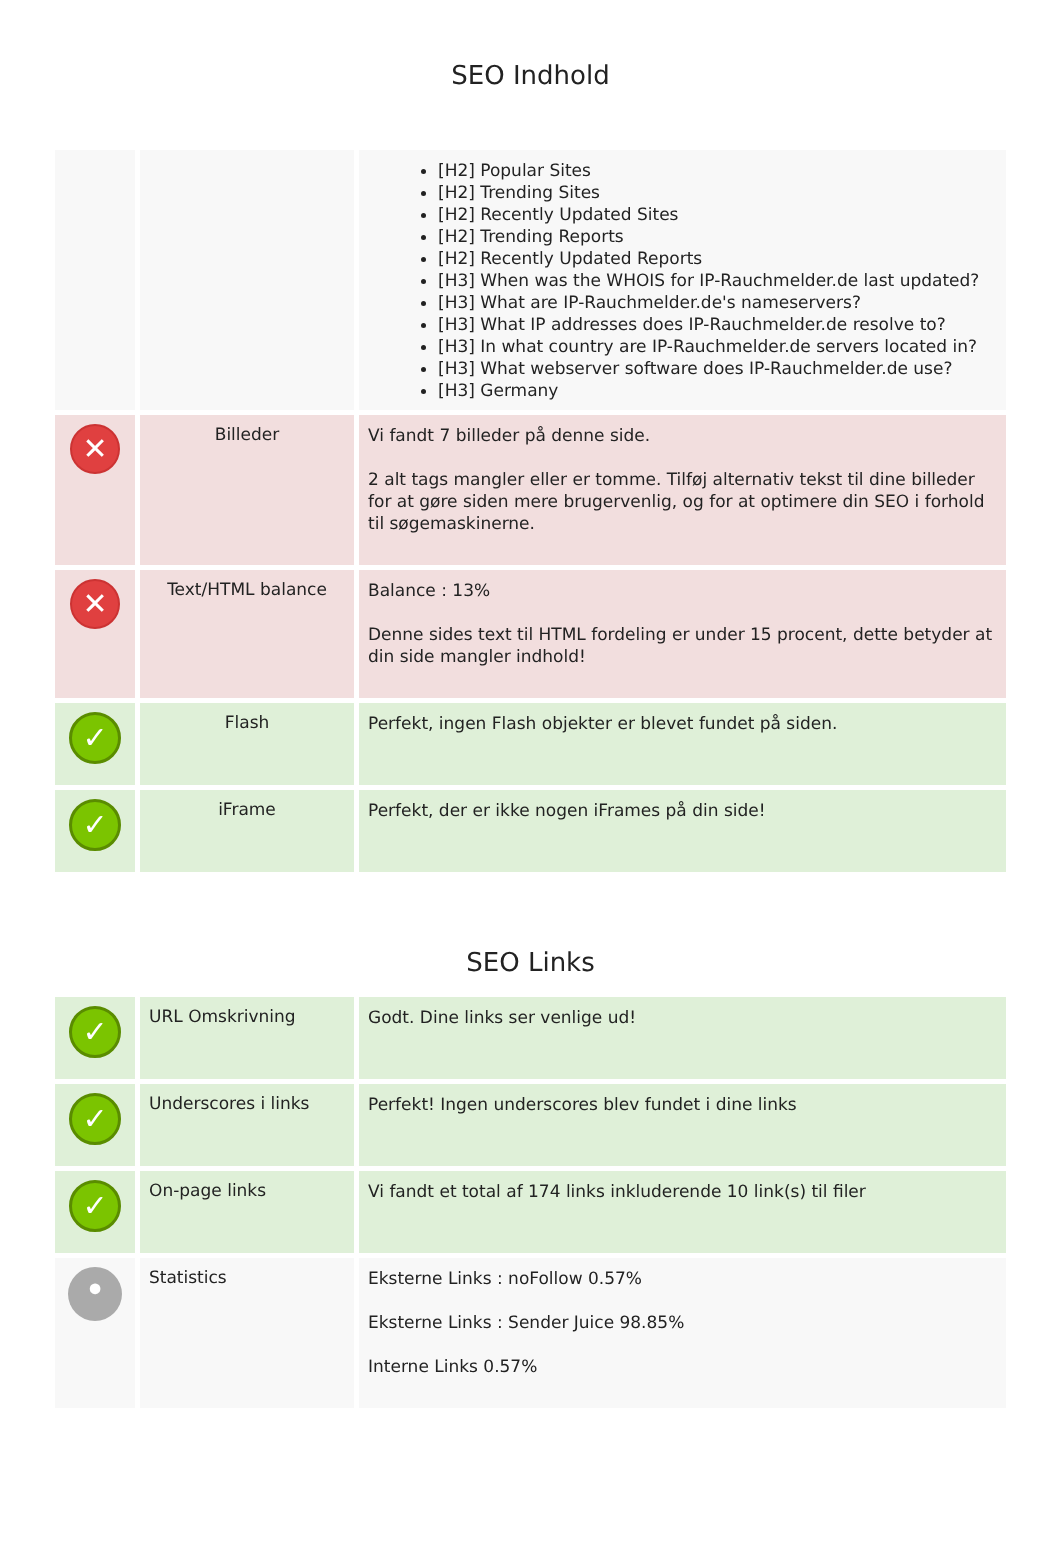SEO Indhold
| | | [H2] Popular Sites [H2] Trending Sites [H2] Recently Updated Sites [H2] Trending Reports [H2] Recently Updated Reports [H3] When was the WHOIS for IP-Rauchmelder.de last updated? [H3] What are IP-Rauchmelder.de's nameservers? [H3] What IP addresses does IP-Rauchmelder.de resolve to? [H3] In what country are IP-Rauchmelder.de servers located in? [H3] What webserver software does IP-Rauchmelder.de use? [H3] Germany |
| ✕ | Billeder | Vi fandt 7 billeder på denne side. 2 alt tags mangler eller er tomme. Tilføj alternativ tekst til dine billeder for at gøre siden mere brugervenlig, og for at optimere din SEO i forhold til søgemaskinerne. |
| ✕ | Text/HTML balance | Balance : 13% Denne sides text til HTML fordeling er under 15 procent, dette betyder at din side mangler indhold! |
| ✓ | Flash | Perfekt, ingen Flash objekter er blevet fundet på siden. |
| ✓ | iFrame | Perfekt, der er ikke nogen iFrames på din side! |
SEO Links
| ✓ | URL Omskrivning | Godt. Dine links ser venlige ud! |
| ✓ | Underscores i links | Perfekt! Ingen underscores blev fundet i dine links |
| ✓ | On-page links | Vi fandt et total af 174 links inkluderende 10 link(s) til filer |
| • | Statistics | Eksterne Links : noFollow 0.57% Eksterne Links : Sender Juice 98.85% Interne Links 0.57% |